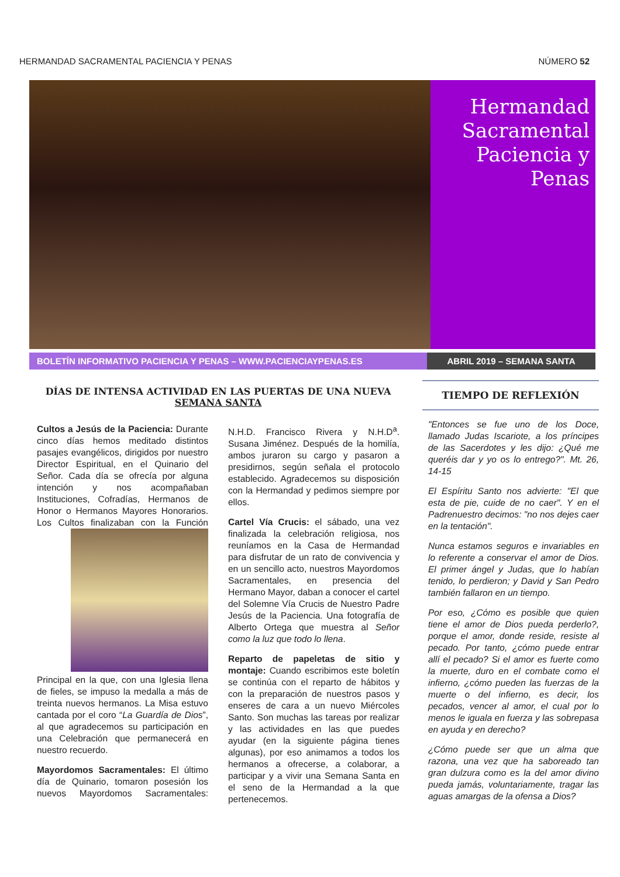HERMANDAD SACRAMENTAL PACIENCIA Y PENAS NÚMERO 52
Hermandad Sacramental Paciencia y Penas
BOLETÍN INFORMATIVO PACIENCIA Y PENAS – WWW.PACIENCIAYPENAS.ES ABRIL 2019 – SEMANA SANTA
DÍAS DE INTENSA ACTIVIDAD EN LAS PUERTAS DE UNA NUEVA SEMANA SANTA
Cultos a Jesús de la Paciencia: Durante cinco días hemos meditado distintos pasajes evangélicos, dirigidos por nuestro Director Espiritual, en el Quinario del Señor. Cada día se ofrecía por alguna intención y nos acompañaban Instituciones, Cofradías, Hermanos de Honor o Hermanos Mayores Honorarios. Los Cultos finalizaban con la Función Principal en la que, con una Iglesia llena de fieles, se impuso la medalla a más de treinta nuevos hermanos. La Misa estuvo cantada por el coro “La Guardía de Dios”, al que agradecemos su participación en una Celebración que permanecerá en nuestro recuerdo.
Mayordomos Sacramentales: El último día de Quinario, tomaron posesión los nuevos Mayordomos Sacramentales: N.H.D. Francisco Rivera y N.H.D<sup>a</sup>. Susana Jiménez. Después de la homilía, ambos juraron su cargo y pasaron a presidirnos, según señala el protocolo establecido. Agradecemos su disposición con la Hermandad y pedimos siempre por ellos.
Cartel Vía Crucis: el sábado, una vez finalizada la celebración religiosa, nos reuníamos en la Casa de Hermandad para disfrutar de un rato de convivencia y en un sencillo acto, nuestros Mayordomos Sacramentales, en presencia del Hermano Mayor, daban a conocer el cartel del Solemne Vía Crucis de Nuestro Padre Jesús de la Paciencia. Una fotografía de Alberto Ortega que muestra al Señor como la luz que todo lo llena.
Reparto de papeletas de sitio y montaje: Cuando escribimos este boletín se continúa con el reparto de hábitos y con la preparación de nuestros pasos y enseres de cara a un nuevo Miércoles Santo. Son muchas las tareas por realizar y las actividades en las que puedes ayudar (en la siguiente página tienes algunas), por eso animamos a todos los hermanos a ofrecerse, a colaborar, a participar y a vivir una Semana Santa en el seno de la Hermandad a la que pertenecemos.
TIEMPO DE REFLEXIÓN
"Entonces se fue uno de los Doce, llamado Judas Iscariote, a los príncipes de las Sacerdotes y les dijo: ¿Qué me queréis dar y yo os lo entrego?". Mt. 26, 14-15
El Espíritu Santo nos advierte: "El que esta de pie, cuide de no caer". Y en el Padrenuestro decimos: "no nos dejes caer en la tentación".
Nunca estamos seguros e invariables en lo referente a conservar el amor de Dios. El primer ángel y Judas, que lo habían tenido, lo perdieron; y David y San Pedro también fallaron en un tiempo.
Por eso, ¿Cómo es posible que quien tiene el amor de Dios pueda perderlo?, porque el amor, donde reside, resiste al pecado. Por tanto, ¿cómo puede entrar allí el pecado? Si el amor es fuerte como la muerte, duro en el combate como el infierno, ¿cómo pueden las fuerzas de la muerte o del infierno, es decir, los pecados, vencer al amor, el cual por lo menos le iguala en fuerza y las sobrepasa en ayuda y en derecho?
¿Cómo puede ser que un alma que razona, una vez que ha saboreado tan gran dulzura como es la del amor divino pueda jamás, voluntariamente, tragar las aguas amargas de la ofensa a Dios?